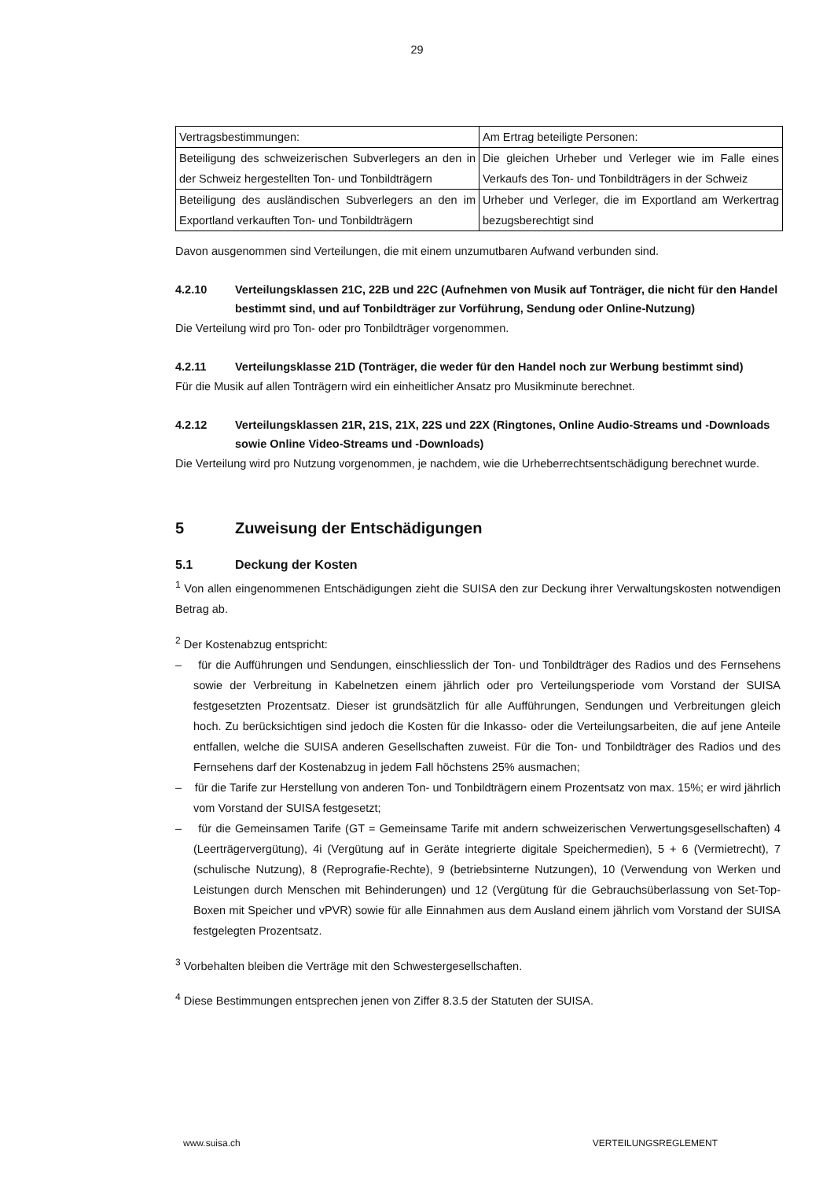29
| Vertragsbestimmungen: | Am Ertrag beteiligte Personen: |
| Beteiligung des schweizerischen Subverlegers an den in der Schweiz hergestellten Ton- und Tonbild­trägern | Die gleichen Urheber und Verleger wie im Falle eines Verkaufs des Ton- und Tonbildträgers in der Schweiz |
| Beteiligung des ausländischen Subverlegers an den im Exportland verkauften Ton- und Tonbildträgern | Urheber und Verleger, die im Exportland am Werk­ertrag bezugsberechtigt sind |
Davon ausgenommen sind Verteilungen, die mit einem unzumutbaren Aufwand verbunden sind.
4.2.10 Verteilungsklassen 21C, 22B und 22C (Aufnehmen von Musik auf Tonträger, die nicht für den Handel bestimmt sind, und auf Tonbildträger zur Vorführung, Sendung oder Online-Nutzung)
Die Verteilung wird pro Ton- oder pro Tonbildträger vorgenommen.
4.2.11 Verteilungsklasse 21D (Tonträger, die weder für den Handel noch zur Werbung bestimmt sind)
Für die Musik auf allen Tonträgern wird ein einheitlicher Ansatz pro Musikminute berechnet.
4.2.12 Verteilungsklassen 21R, 21S, 21X, 22S und 22X (Ringtones, Online Audio-Streams und -Downloads sowie Online Video-Streams und -Downloads)
Die Verteilung wird pro Nutzung vorgenommen, je nachdem, wie die Urheberrechtsentschädigung berech­net wurde.
5 Zuweisung der Entschädigungen
5.1 Deckung der Kosten
<sup>1</sup> Von allen eingenommenen Entschädigungen zieht die SUISA den zur Deckung ihrer Verwaltungskosten notwendigen Betrag ab.
<sup>2</sup> Der Kostenabzug entspricht:
– für die Aufführungen und Sendungen, einschliesslich der Ton- und Tonbildträger des Radios und des Fernsehens sowie der Verbreitung in Kabelnetzen einem jährlich oder pro Verteilungsperiode vom Vorstand der SUISA festgesetzten Prozentsatz. Dieser ist grundsätzlich für alle Aufführungen, Sen­dungen und Verbreitungen gleich hoch. Zu berücksichtigen sind jedoch die Kosten für die Inkasso- oder die Verteilungsarbeiten, die auf jene Anteile entfallen, welche die SUISA anderen Gesellschaften zuweist. Für die Ton- und Tonbildträger des Radios und des Fernsehens darf der Kostenabzug in je­dem Fall höchstens 25% ausmachen;
– für die Tarife zur Herstellung von anderen Ton- und Tonbildträgern einem Prozentsatz von max. 15%; er wird jährlich vom Vorstand der SUISA festgesetzt;
– für die Gemeinsamen Tarife (GT = Gemeinsame Tarife mit andern schweizerischen Verwertungsge­sellschaften) 4 (Leerträgervergütung), 4i (Vergütung auf in Geräte integrierte digitale Speichermedien), 5 + 6 (Vermietrecht), 7 (schulische Nutzung), 8 (Reprografie-Rechte), 9 (betriebsinterne Nutzungen), 10 (Verwendung von Werken und Leistungen durch Menschen mit Behinderungen) und 12 (Vergütung für die Gebrauchsüberlassung von Set-Top-Boxen mit Speicher und vPVR) sowie für alle Einnahmen aus dem Ausland einem jährlich vom Vorstand der SUISA festgelegten Prozentsatz.
<sup>3</sup> Vorbehalten bleiben die Verträge mit den Schwestergesellschaften.
<sup>4</sup> Diese Bestimmungen entsprechen jenen von Ziffer 8.3.5 der Statuten der SUISA.
www.suisa.ch VERTEILUNGSREGLEMENT